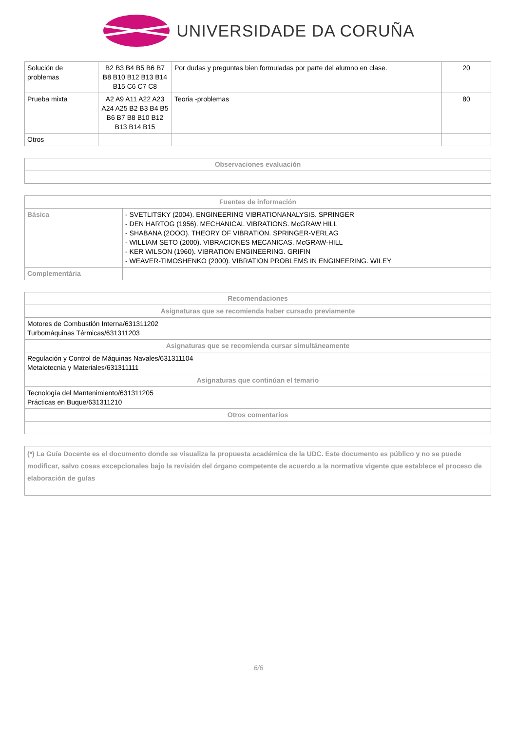UNIVERSIDADE DA CORUÑA
| Solución de problemas | B2 B3 B4 B5 B6 B7 B8 B10 B12 B13 B14 B15 C6 C7 C8 | Por dudas y preguntas bien formuladas por parte del alumno en clase. | 20 |
| Prueba mixta | A2 A9 A11 A22 A23 A24 A25 B2 B3 B4 B5 B6 B7 B8 B10 B12 B13 B14 B15 | Teoria -problemas | 80 |
| Otros | | | |
| Observaciones evaluación |
| --- |
| Fuentes de información | |
| --- | --- |
| Básica | - SVETLITSKY (2004). ENGINEERING VIBRATIONANALYSIS. SPRINGER - DEN HARTOG (1956). MECHANICAL VIBRATIONS. McGRAW HILL - SHABANA (2OOO). THEORY OF VIBRATION. SPRINGER-VERLAG - WILLIAM SETO (2000). VIBRACIONES MECANICAS. McGRAW-HILL - KER WILSON (1960). VIBRATION ENGINEERING. GRIFIN - WEAVER-TIMOSHENKO (2000). VIBRATION PROBLEMS IN ENGINEERING. WILEY |
| Complementária | |
| Recomendaciones |
| --- |
| Asignaturas que se recomienda haber cursado previamente |
| Motores de Combustión Interna/631311202 Turbomáquinas Térmicas/631311203 |
| Asignaturas que se recomienda cursar simultáneamente |
| Regulación y Control de Máquinas Navales/631311104 Metalotecnia y Materiales/631311111 |
| Asignaturas que continúan el temario |
| Tecnología del Mantenimiento/631311205 Prácticas en Buque/631311210 |
| Otros comentarios |
| (*) La Guía Docente es el documento donde se visualiza la propuesta académica de la UDC. Este documento es público y no se puede modificar, salvo cosas excepcionales bajo la revisión del órgano competente de acuerdo a la normativa vigente que establece el proceso de elaboración de guías |
6/6